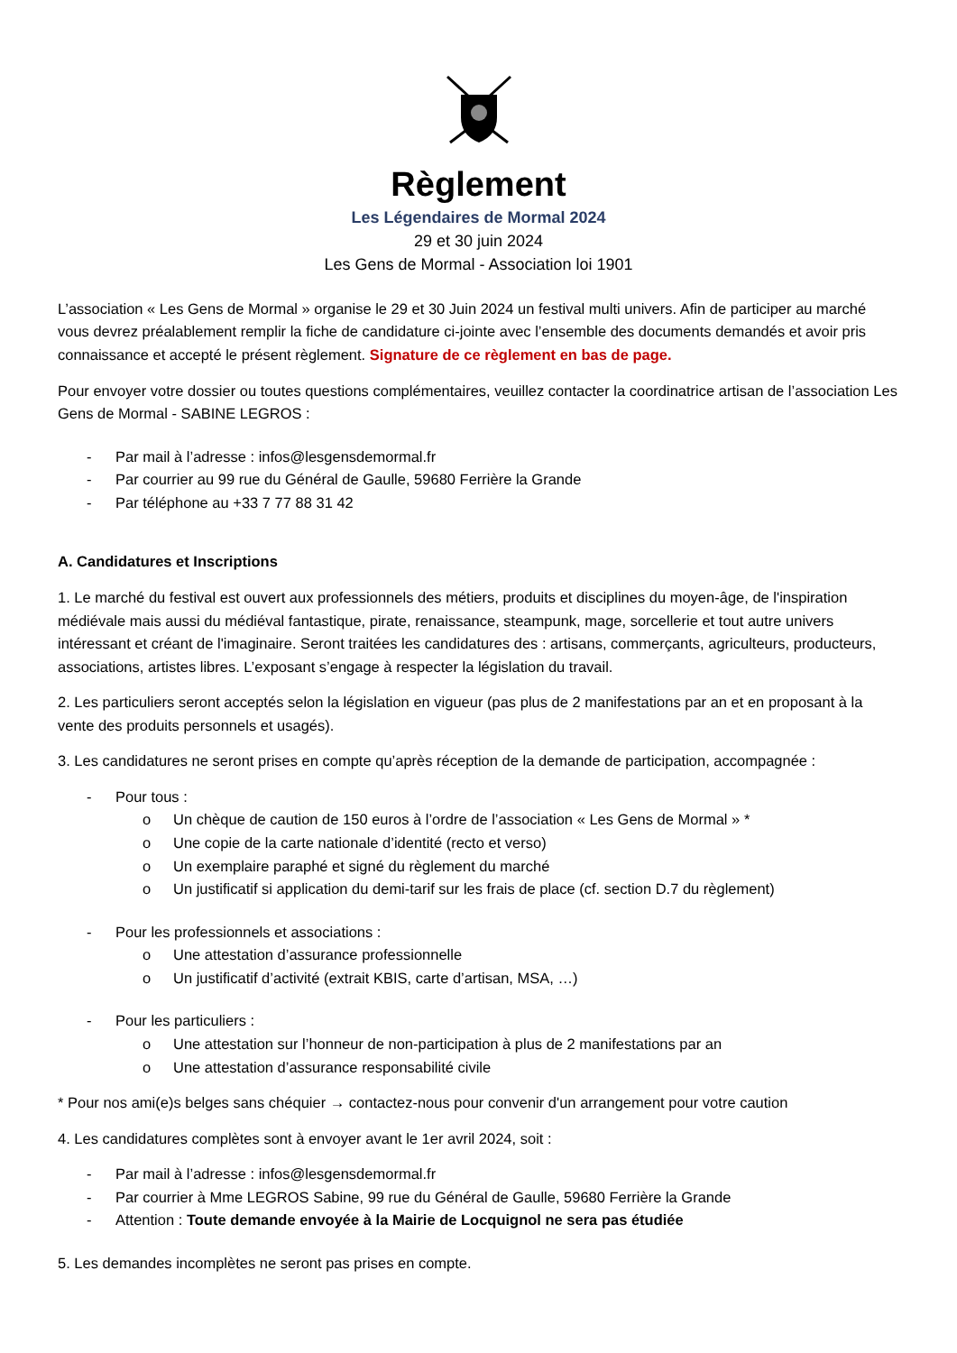Règlement
Les Légendaires de Mormal 2024
29 et 30 juin 2024
Les Gens de Mormal - Association loi 1901
L’association « Les Gens de Mormal » organise le 29 et 30 Juin 2024 un festival multi univers. Afin de participer au marché vous devrez préalablement remplir la fiche de candidature ci-jointe avec l’ensemble des documents demandés et avoir pris connaissance et accepté le présent règlement. Signature de ce règlement en bas de page.
Pour envoyer votre dossier ou toutes questions complémentaires, veuillez contacter la coordinatrice artisan de l’association Les Gens de Mormal - SABINE LEGROS :
- Par mail à l’adresse : infos@lesgensdemormal.fr
- Par courrier au 99 rue du Général de Gaulle, 59680 Ferrière la Grande
- Par téléphone au +33 7 77 88 31 42
A. Candidatures et Inscriptions
1. Le marché du festival est ouvert aux professionnels des métiers, produits et disciplines du moyen-âge, de l'inspiration médiévale mais aussi du médiéval fantastique, pirate, renaissance, steampunk, mage, sorcellerie et tout autre univers intéressant et créant de l'imaginaire. Seront traitées les candidatures des : artisans, commerçants, agriculteurs, producteurs, associations, artistes libres. L’exposant s’engage à respecter la législation du travail.
2. Les particuliers seront acceptés selon la législation en vigueur (pas plus de 2 manifestations par an et en proposant à la vente des produits personnels et usagés).
3. Les candidatures ne seront prises en compte qu’après réception de la demande de participation, accompagnée :
- Pour tous :
o Un chèque de caution de 150 euros à l’ordre de l’association « Les Gens de Mormal » *
o Une copie de la carte nationale d’identité (recto et verso)
o Un exemplaire paraphé et signé du règlement du marché
o Un justificatif si application du demi-tarif sur les frais de place (cf. section D.7 du règlement)
- Pour les professionnels et associations :
o Une attestation d’assurance professionnelle
o Un justificatif d’activité (extrait KBIS, carte d’artisan, MSA, …)
- Pour les particuliers :
o Une attestation sur l’honneur de non-participation à plus de 2 manifestations par an
o Une attestation d’assurance responsabilité civile
* Pour nos ami(e)s belges sans chéquier → contactez-nous pour convenir d'un arrangement pour votre caution
4. Les candidatures complètes sont à envoyer avant le 1er avril 2024, soit :
- Par mail à l’adresse : infos@lesgensdemormal.fr
- Par courrier à Mme LEGROS Sabine, 99 rue du Général de Gaulle, 59680 Ferrière la Grande
- Attention : Toute demande envoyée à la Mairie de Locquignol ne sera pas étudiée
5. Les demandes incomplètes ne seront pas prises en compte.